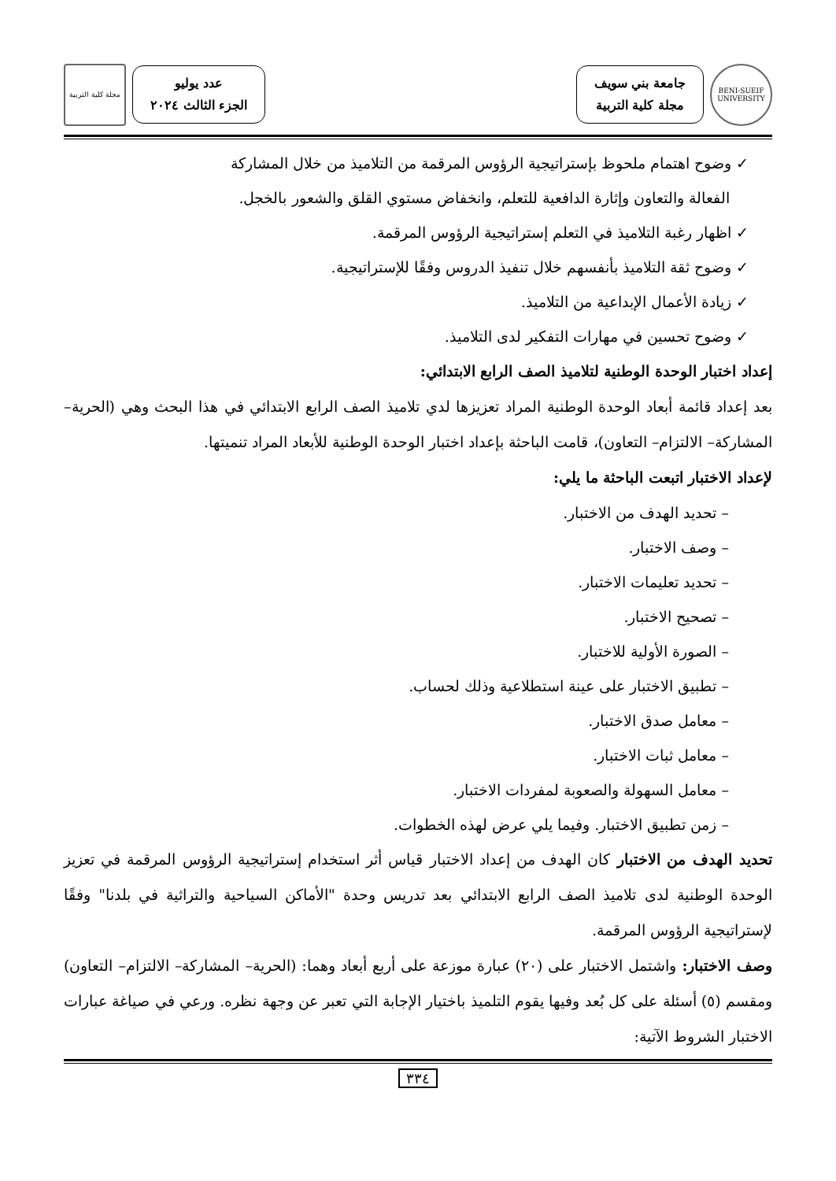BENI-SUEIF UNIVERSITY
جامعة بني سويف
مجلة كلية التربية
عدد يوليو
الجزء الثالث ٢٠٢٤
مجلة كلية التربية
✓ وضوح اهتمام ملحوظ بإستراتيجية الرؤوس المرقمة من التلاميذ من خلال المشاركة
الفعالة والتعاون وإثارة الدافعية للتعلم، وانخفاض مستوي القلق والشعور بالخجل.
✓ اظهار رغبة التلاميذ في التعلم إستراتيجية الرؤوس المرقمة.
✓ وضوح ثقة التلاميذ بأنفسهم خلال تنفيذ الدروس وفقًا للإستراتيجية.
✓ زيادة الأعمال الإبداعية من التلاميذ.
✓ وضوح تحسين في مهارات التفكير لدى التلاميذ.
إعداد اختبار الوحدة الوطنية لتلاميذ الصف الرابع الابتدائي:
بعد إعداد قائمة أبعاد الوحدة الوطنية المراد تعزيزها لدي تلاميذ الصف الرابع الابتدائي في هذا البحث وهي (الحرية– المشاركة– الالتزام– التعاون)، قامت الباحثة بإعداد اختبار الوحدة الوطنية للأبعاد المراد تنميتها.
لإعداد الاختبار اتبعت الباحثة ما يلي:
– تحديد الهدف من الاختبار.
– وصف الاختبار.
– تحديد تعليمات الاختبار.
– تصحيح الاختبار.
– الصورة الأولية للاختبار.
– تطبيق الاختبار على عينة استطلاعية وذلك لحساب.
– معامل صدق الاختبار.
– معامل ثبات الاختبار.
– معامل السهولة والصعوبة لمفردات الاختبار.
– زمن تطبيق الاختبار. وفيما يلي عرض لهذه الخطوات.
تحديد الهدف من الاختبار كان الهدف من إعداد الاختبار قياس أثر استخدام إستراتيجية الرؤوس المرقمة في تعزيز الوحدة الوطنية لدى تلاميذ الصف الرابع الابتدائي بعد تدريس وحدة "الأماكن السياحية والتراثية في بلدنا" وفقًا لإستراتيجية الرؤوس المرقمة.
وصف الاختبار: واشتمل الاختبار على (٢٠) عبارة موزعة على أربع أبعاد وهما: (الحرية– المشاركة– الالتزام– التعاون) ومقسم (٥) أسئلة على كل بُعد وفيها يقوم التلميذ باختيار الإجابة التي تعبر عن وجهة نظره. ورعي في صياغة عبارات الاختبار الشروط الآتية:
٣٣٤